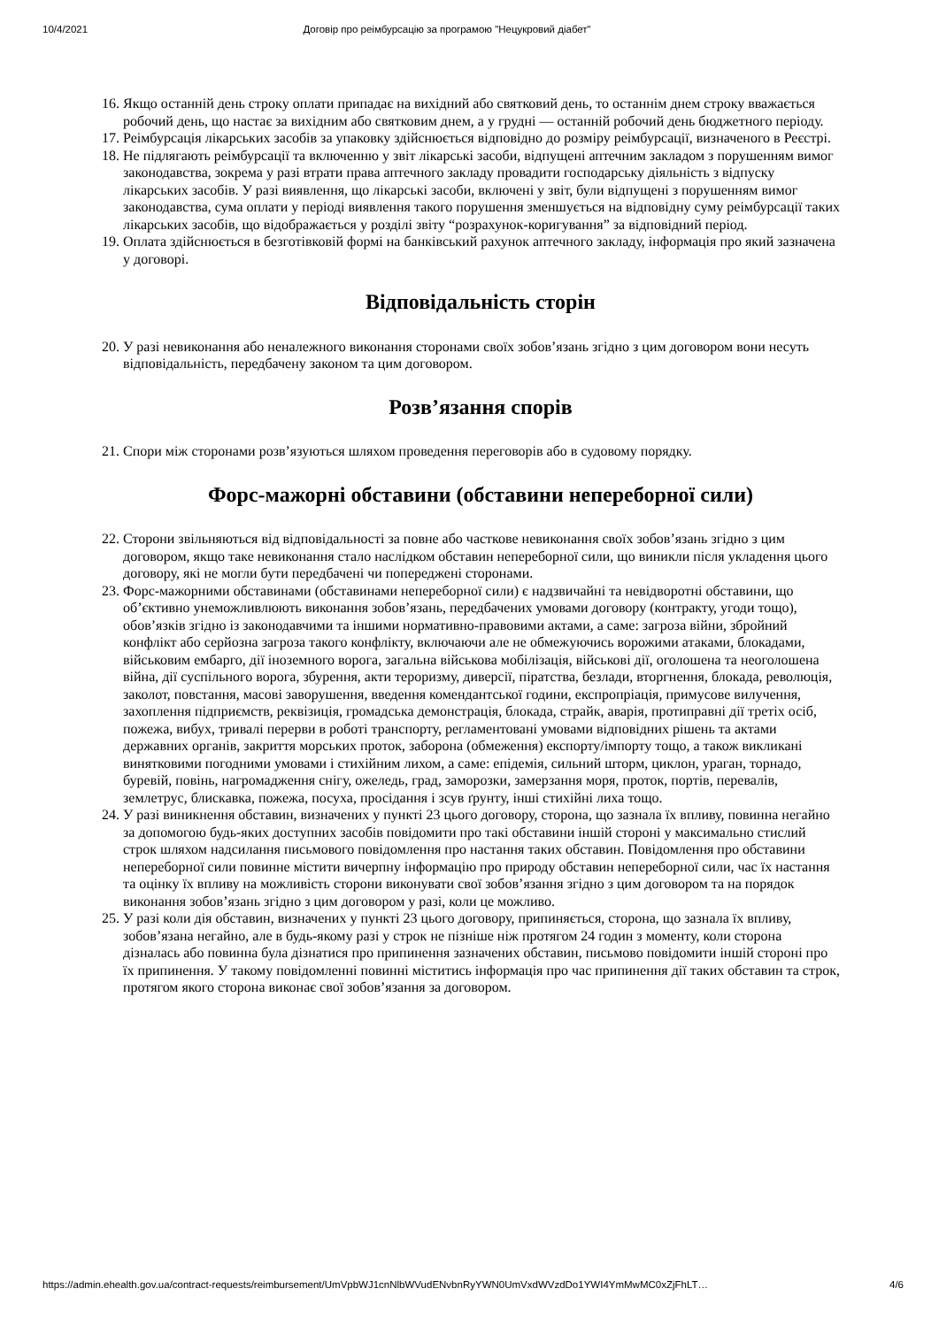10/4/2021 Договір про реімбурсацію за програмою "Нецукровий діабет"
16. Якщо останній день строку оплати припадає на вихідний або святковий день, то останнім днем строку вважається робочий день, що настає за вихідним або святковим днем, а у грудні — останній робочий день бюджетного періоду.
17. Реімбурсація лікарських засобів за упаковку здійснюється відповідно до розміру реімбурсації, визначеного в Реєстрі.
18. Не підлягають реімбурсації та включенню у звіт лікарські засоби, відпущені аптечним закладом з порушенням вимог законодавства, зокрема у разі втрати права аптечного закладу провадити господарську діяльність з відпуску лікарських засобів. У разі виявлення, що лікарські засоби, включені у звіт, були відпущені з порушенням вимог законодавства, сума оплати у періоді виявлення такого порушення зменшується на відповідну суму реімбурсації таких лікарських засобів, що відображається у розділі звіту “розрахунок-коригування” за відповідний період.
19. Оплата здійснюється в безготівковій формі на банківський рахунок аптечного закладу, інформація про який зазначена у договорі.
Відповідальність сторін
20. У разі невиконання або неналежного виконання сторонами своїх зобов’язань згідно з цим договором вони несуть відповідальність, передбачену законом та цим договором.
Розв’язання спорів
21. Спори між сторонами розв’язуються шляхом проведення переговорів або в судовому порядку.
Форс-мажорні обставини (обставини непереборної сили)
22. Сторони звільняються від відповідальності за повне або часткове невиконання своїх зобов’язань згідно з цим договором, якщо таке невиконання стало наслідком обставин непереборної сили, що виникли після укладення цього договору, які не могли бути передбачені чи попереджені сторонами.
23. Форс-мажорними обставинами (обставинами непереборної сили) є надзвичайні та невідворотні обставини, що об’єктивно унеможливлюють виконання зобов’язань, передбачених умовами договору (контракту, угоди тощо), обов’язків згідно із законодавчими та іншими нормативно-правовими актами, а саме: загроза війни, збройний конфлікт або серйозна загроза такого конфлікту, включаючи але не обмежуючись ворожими атаками, блокадами, військовим ембарго, дії іноземного ворога, загальна військова мобілізація, військові дії, оголошена та неоголошена війна, дії суспільного ворога, збурення, акти тероризму, диверсії, піратства, безлади, вторгнення, блокада, революція, заколот, повстання, масові заворушення, введення комендантської години, експропріація, примусове вилучення, захоплення підприємств, реквізиція, громадська демонстрація, блокада, страйк, аварія, протиправні дії третіх осіб, пожежа, вибух, тривалі перерви в роботі транспорту, регламентовані умовами відповідних рішень та актами державних органів, закриття морських проток, заборона (обмеження) експорту/імпорту тощо, а також викликані винятковими погодними умовами і стихійним лихом, а саме: епідемія, сильний шторм, циклон, ураган, торнадо, буревій, повінь, нагромадження снігу, ожеледь, град, заморозки, замерзання моря, проток, портів, перевалів, землетрус, блискавка, пожежа, посуха, просідання і зсув ґрунту, інші стихійні лиха тощо.
24. У разі виникнення обставин, визначених у пункті 23 цього договору, сторона, що зазнала їх впливу, повинна негайно за допомогою будь-яких доступних засобів повідомити про такі обставини іншій стороні у максимально стислий строк шляхом надсилання письмового повідомлення про настання таких обставин. Повідомлення про обставини непереборної сили повинне містити вичерпну інформацію про природу обставин непереборної сили, час їх настання та оцінку їх впливу на можливість сторони виконувати свої зобов’язання згідно з цим договором та на порядок виконання зобов’язань згідно з цим договором у разі, коли це можливо.
25. У разі коли дія обставин, визначених у пункті 23 цього договору, припиняється, сторона, що зазнала їх впливу, зобов’язана негайно, але в будь-якому разі у строк не пізніше ніж протягом 24 годин з моменту, коли сторона дізналась або повинна була дізнатися про припинення зазначених обставин, письмово повідомити іншій стороні про їх припинення. У такому повідомленні повинні міститись інформація про час припинення дії таких обставин та строк, протягом якого сторона виконає свої зобов’язання за договором.
https://admin.ehealth.gov.ua/contract-requests/reimbursement/UmVpbWJ1cnNlbWVudENvbnRyYWN0UmVxdWVzdDo1YWI4YmMwMC0xZjFhLT… 4/6